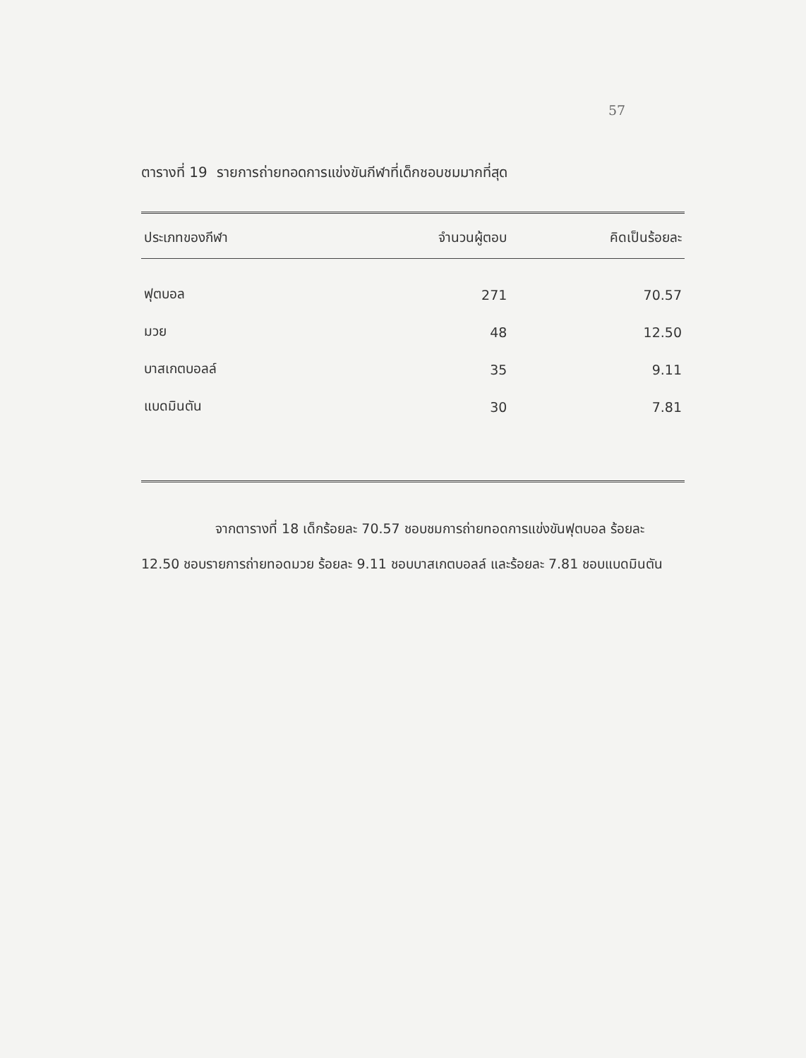57
ตารางที่ 19 รายการถ่ายทอดการแข่งขันกีฬาที่เด็กชอบชมมากที่สุด
| ประเภทของกีฬา | จำนวนผู้ตอบ | คิดเป็นร้อยละ |
| --- | --- | --- |
| ฟุตบอล | 271 | 70.57 |
| มวย | 48 | 12.50 |
| บาสเกตบอลล์ | 35 | 9.11 |
| แบดมินตัน | 30 | 7.81 |
จากตารางที่ 18 เด็กร้อยละ 70.57 ชอบชมการถ่ายทอดการแข่งขันฟุตบอล ร้อยละ 12.50 ชอบรายการถ่ายทอดมวย ร้อยละ 9.11 ชอบบาสเกตบอลล์ และร้อยละ 7.81 ชอบแบดมินตัน